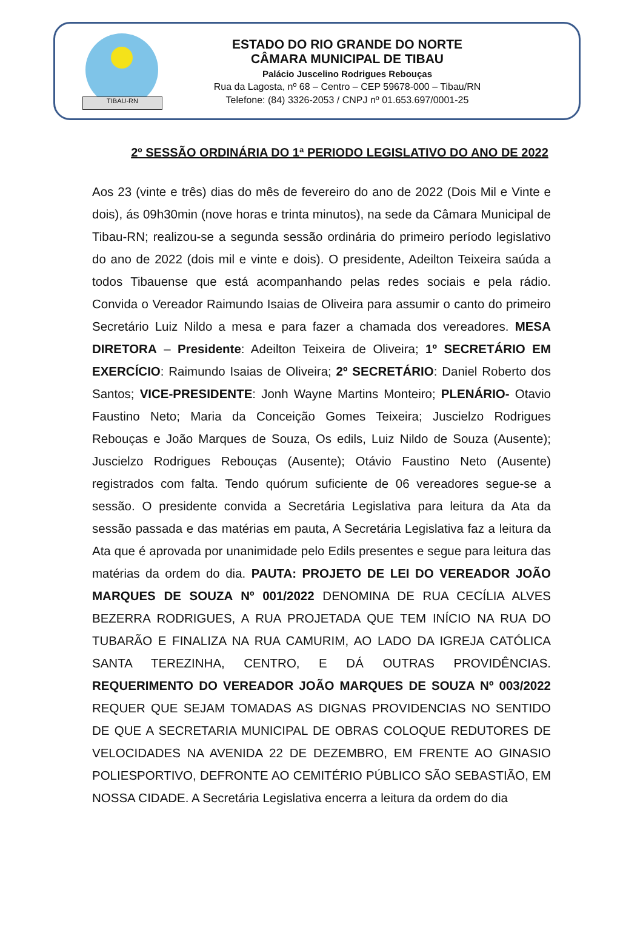TIBAU-RN
ESTADO DO RIO GRANDE DO NORTE
CÂMARA MUNICIPAL DE TIBAU
Palácio Juscelino Rodrigues Rebouças
Rua da Lagosta, nº 68 – Centro – CEP 59678-000 – Tibau/RN
Telefone: (84) 3326-2053 / CNPJ nº 01.653.697/0001-25
2º SESSÃO ORDINÁRIA DO 1ª PERIODO LEGISLATIVO DO ANO DE 2022
Aos 23 (vinte e três) dias do mês de fevereiro do ano de 2022 (Dois Mil e Vinte e dois), ás 09h30min (nove horas e trinta minutos), na sede da Câmara Municipal de Tibau-RN; realizou-se a segunda sessão ordinária do primeiro período legislativo do ano de 2022 (dois mil e vinte e dois). O presidente, Adeilton Teixeira saúda a todos Tibauense que está acompanhando pelas redes sociais e pela rádio. Convida o Vereador Raimundo Isaias de Oliveira para assumir o canto do primeiro Secretário Luiz Nildo a mesa e para fazer a chamada dos vereadores. MESA DIRETORA – Presidente: Adeilton Teixeira de Oliveira; 1º SECRETÁRIO EM EXERCÍCIO: Raimundo Isaias de Oliveira; 2º SECRETÁRIO: Daniel Roberto dos Santos; VICE-PRESIDENTE: Jonh Wayne Martins Monteiro; PLENÁRIO- Otavio Faustino Neto; Maria da Conceição Gomes Teixeira; Juscielzo Rodrigues Rebouças e João Marques de Souza, Os edils, Luiz Nildo de Souza (Ausente); Juscielzo Rodrigues Rebouças (Ausente); Otávio Faustino Neto (Ausente) registrados com falta. Tendo quórum suficiente de 06 vereadores segue-se a sessão. O presidente convida a Secretária Legislativa para leitura da Ata da sessão passada e das matérias em pauta, A Secretária Legislativa faz a leitura da Ata que é aprovada por unanimidade pelo Edils presentes e segue para leitura das matérias da ordem do dia. PAUTA: PROJETO DE LEI DO VEREADOR JOÃO MARQUES DE SOUZA Nº 001/2022 DENOMINA DE RUA CECÍLIA ALVES BEZERRA RODRIGUES, A RUA PROJETADA QUE TEM INÍCIO NA RUA DO TUBARÃO E FINALIZA NA RUA CAMURIM, AO LADO DA IGREJA CATÓLICA SANTA TEREZINHA, CENTRO, E DÁ OUTRAS PROVIDÊNCIAS. REQUERIMENTO DO VEREADOR JOÃO MARQUES DE SOUZA Nº 003/2022 REQUER QUE SEJAM TOMADAS AS DIGNAS PROVIDENCIAS NO SENTIDO DE QUE A SECRETARIA MUNICIPAL DE OBRAS COLOQUE REDUTORES DE VELOCIDADES NA AVENIDA 22 DE DEZEMBRO, EM FRENTE AO GINASIO POLIESPORTIVO, DEFRONTE AO CEMITÉRIO PÚBLICO SÃO SEBASTIÃO, EM NOSSA CIDADE. A Secretária Legislativa encerra a leitura da ordem do dia